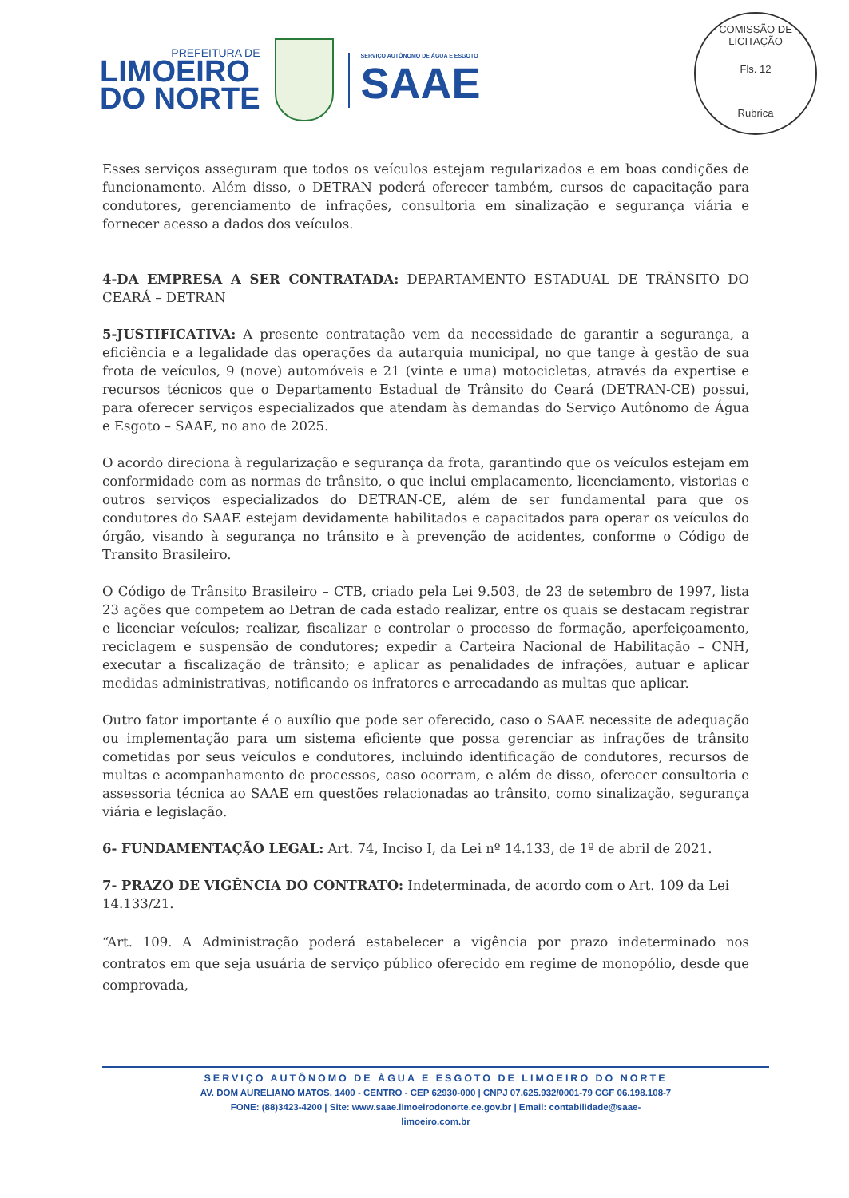PREFEITURA DE
LIMOEIRO
DO NORTE
SERVIÇO AUTÔNOMO DE ÁGUA E ESGOTO
SAAE
COMISSÃO DE LICITAÇÃO
Fls. 12
Rubrica
Esses serviços asseguram que todos os veículos estejam regularizados e em boas condições de funcionamento. Além disso, o DETRAN poderá oferecer também, cursos de capacitação para condutores, gerenciamento de infrações, consultoria em sinalização e segurança viária e fornecer acesso a dados dos veículos.
4-DA EMPRESA A SER CONTRATADA: DEPARTAMENTO ESTADUAL DE TRÂNSITO DO CEARÁ – DETRAN
5-JUSTIFICATIVA: A presente contratação vem da necessidade de garantir a segurança, a eficiência e a legalidade das operações da autarquia municipal, no que tange à gestão de sua frota de veículos, 9 (nove) automóveis e 21 (vinte e uma) motocicletas, através da expertise e recursos técnicos que o Departamento Estadual de Trânsito do Ceará (DETRAN-CE) possui, para oferecer serviços especializados que atendam às demandas do Serviço Autônomo de Água e Esgoto – SAAE, no ano de 2025.
O acordo direciona à regularização e segurança da frota, garantindo que os veículos estejam em conformidade com as normas de trânsito, o que inclui emplacamento, licenciamento, vistorias e outros serviços especializados do DETRAN-CE, além de ser fundamental para que os condutores do SAAE estejam devidamente habilitados e capacitados para operar os veículos do órgão, visando à segurança no trânsito e à prevenção de acidentes, conforme o Código de Transito Brasileiro.
O Código de Trânsito Brasileiro – CTB, criado pela Lei 9.503, de 23 de setembro de 1997, lista 23 ações que competem ao Detran de cada estado realizar, entre os quais se destacam registrar e licenciar veículos; realizar, fiscalizar e controlar o processo de formação, aperfeiçoamento, reciclagem e suspensão de condutores; expedir a Carteira Nacional de Habilitação – CNH, executar a fiscalização de trânsito; e aplicar as penalidades de infrações, autuar e aplicar medidas administrativas, notificando os infratores e arrecadando as multas que aplicar.
Outro fator importante é o auxílio que pode ser oferecido, caso o SAAE necessite de adequação ou implementação para um sistema eficiente que possa gerenciar as infrações de trânsito cometidas por seus veículos e condutores, incluindo identificação de condutores, recursos de multas e acompanhamento de processos, caso ocorram, e além de disso, oferecer consultoria e assessoria técnica ao SAAE em questões relacionadas ao trânsito, como sinalização, segurança viária e legislação.
6- FUNDAMENTAÇÃO LEGAL: Art. 74, Inciso I, da Lei nº 14.133, de 1º de abril de 2021.
7- PRAZO DE VIGÊNCIA DO CONTRATO: Indeterminada, de acordo com o Art. 109 da Lei 14.133/21.
“Art. 109. A Administração poderá estabelecer a vigência por prazo indeterminado nos contratos em que seja usuária de serviço público oferecido em regime de monopólio, desde que comprovada,
SERVIÇO AUTÔNOMO DE ÁGUA E ESGOTO DE LIMOEIRO DO NORTE
AV. DOM AURELIANO MATOS, 1400 - CENTRO - CEP 62930-000 | CNPJ 07.625.932/0001-79 CGF 06.198.108-7
FONE: (88)3423-4200 | Site: www.saae.limoeirodonorte.ce.gov.br | Email: contabilidade@saae-
limoeiro.com.br